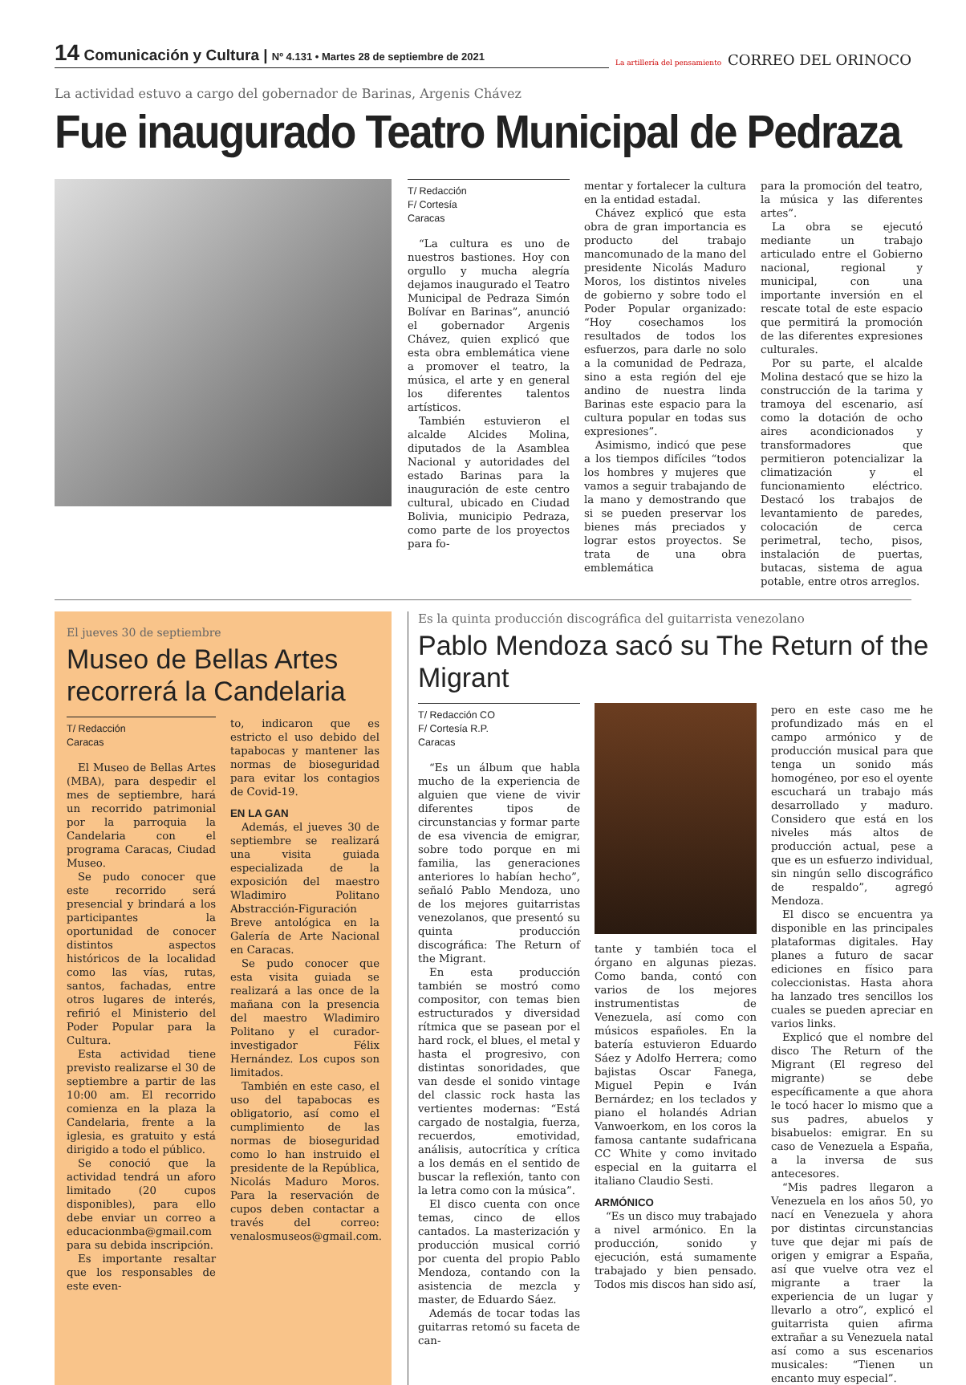14 Comunicación y Cultura | Nº 4.131 • Martes 28 de septiembre de 2021
La artillería del pensamiento CORREO DEL ORINOCO
La actividad estuvo a cargo del gobernador de Barinas, Argenis Chávez
Fue inaugurado Teatro Municipal de Pedraza
T/ Redacción
F/ Cortesía
Caracas
“La cultura es uno de nuestros bastiones. Hoy con orgullo y mucha alegría dejamos inaugurado el Teatro Municipal de Pedraza Simón Bolívar en Barinas”, anunció el gobernador Argenis Chávez, quien explicó que esta obra emblemática viene a promover el teatro, la música, el arte y en general los diferentes talentos artísticos.
También estuvieron el alcalde Alcides Molina, diputados de la Asamblea Nacional y autoridades del estado Barinas para la inauguración de este centro cultural, ubicado en Ciudad Bolivia, municipio Pedraza, como parte de los proyectos para fo-
mentar y fortalecer la cultura en la entidad estadal.
Chávez explicó que esta obra de gran importancia es producto del trabajo mancomunado de la mano del presidente Nicolás Maduro Moros, los distintos niveles de gobierno y sobre todo el Poder Popular organizado: “Hoy cosechamos los resultados de todos los esfuerzos, para darle no solo a la comunidad de Pedraza, sino a esta región del eje andino de nuestra linda Barinas este espacio para la cultura popular en todas sus expresiones”.
Asimismo, indicó que pese a los tiempos difíciles “todos los hombres y mujeres que vamos a seguir trabajando de la mano y demostrando que si se pueden preservar los bienes más preciados y lograr estos proyectos. Se trata de una obra emblemática
para la promoción del teatro, la música y las diferentes artes”.
La obra se ejecutó mediante un trabajo articulado entre el Gobierno nacional, regional y municipal, con una importante inversión en el rescate total de este espacio que permitirá la promoción de las diferentes expresiones culturales.
Por su parte, el alcalde Molina destacó que se hizo la construcción de la tarima y tramoya del escenario, así como la dotación de ocho aires acondicionados y transformadores que permitieron potencializar la climatización y el funcionamiento eléctrico. Destacó los trabajos de levantamiento de paredes, colocación de cerca perimetral, techo, pisos, instalación de puertas, butacas, sistema de agua potable, entre otros arreglos.
El jueves 30 de septiembre
Museo de Bellas Artes recorrerá la Candelaria
T/ Redacción
Caracas
El Museo de Bellas Artes (MBA), para despedir el mes de septiembre, hará un recorrido patrimonial por la parroquia la Candelaria con el programa Caracas, Ciudad Museo.
Se pudo conocer que este recorrido será presencial y brindará a los participantes la oportunidad de conocer distintos aspectos históricos de la localidad como las vías, rutas, santos, fachadas, entre otros lugares de interés, refirió el Ministerio del Poder Popular para la Cultura.
Esta actividad tiene previsto realizarse el 30 de septiembre a partir de las 10:00 am. El recorrido comienza en la plaza la Candelaria, frente a la iglesia, es gratuito y está dirigido a todo el público.
Se conoció que la actividad tendrá un aforo limitado (20 cupos disponibles), para ello debe enviar un correo a educacionmba@gmail.com para su debida inscripción.
Es importante resaltar que los responsables de este even-
to, indicaron que es estricto el uso debido del tapabocas y mantener las normas de bioseguridad para evitar los contagios de Covid-19.
EN LA GAN
Además, el jueves 30 de septiembre se realizará una visita guiada especializada de la exposición del maestro Wladimiro Politano Abstracción-Figuración Breve antológica en la Galería de Arte Nacional en Caracas.
Se pudo conocer que esta visita guiada se realizará a las once de la mañana con la presencia del maestro Wladimiro Politano y el curador-investigador Félix Hernández. Los cupos son limitados.
También en este caso, el uso del tapabocas es obligatorio, así como el cumplimiento de las normas de bioseguridad como lo han instruido el presidente de la República, Nicolás Maduro Moros. Para la reservación de cupos deben contactar a través del correo: venalosmuseos@gmail.com.
Es la quinta producción discográfica del guitarrista venezolano
Pablo Mendoza sacó su The Return of the Migrant
T/ Redacción CO
F/ Cortesía R.P.
Caracas
“Es un álbum que habla mucho de la experiencia de alguien que viene de vivir diferentes tipos de circunstancias y formar parte de esa vivencia de emigrar, sobre todo porque en mi familia, las generaciones anteriores lo habían hecho”, señaló Pablo Mendoza, uno de los mejores guitarristas venezolanos, que presentó su quinta producción discográfica: The Return of the Migrant.
En esta producción también se mostró como compositor, con temas bien estructurados y diversidad rítmica que se pasean por el hard rock, el blues, el metal y hasta el progresivo, con distintas sonoridades, que van desde el sonido vintage del classic rock hasta las vertientes modernas: “Está cargado de nostalgia, fuerza, recuerdos, emotividad, análisis, autocrítica y crítica a los demás en el sentido de buscar la reflexión, tanto con la letra como con la música”.
El disco cuenta con once temas, cinco de ellos cantados. La masterización y producción musical corrió por cuenta del propio Pablo Mendoza, contando con la asistencia de mezcla y master, de Eduardo Sáez.
Además de tocar todas las guitarras retomó su faceta de can-
tante y también toca el órgano en algunas piezas. Como banda, contó con varios de los mejores instrumentistas de Venezuela, así como con músicos españoles. En la batería estuvieron Eduardo Sáez y Adolfo Herrera; como bajistas Oscar Fanega, Miguel Pepin e Iván Bernárdez; en los teclados y piano el holandés Adrian Vanwoerkom, en los coros la famosa cantante sudafricana CC White y como invitado especial en la guitarra el italiano Claudio Sesti.
ARMÓNICO
“Es un disco muy trabajado a nivel armónico. En la producción, sonido y ejecución, está sumamente trabajado y bien pensado. Todos mis discos han sido así,
pero en este caso me he profundizado más en el campo armónico y de producción musical para que tenga un sonido más homogéneo, por eso el oyente escuchará un trabajo más desarrollado y maduro. Considero que está en los niveles más altos de producción actual, pese a que es un esfuerzo individual, sin ningún sello discográfico de respaldo”, agregó Mendoza.
El disco se encuentra ya disponible en las principales plataformas digitales. Hay planes a futuro de sacar ediciones en físico para coleccionistas. Hasta ahora ha lanzado tres sencillos los cuales se pueden apreciar en varios links.
Explicó que el nombre del disco The Return of the Migrant (El regreso del migrante) se debe específicamente a que ahora le tocó hacer lo mismo que a sus padres, abuelos y bisabuelos: emigrar. En su caso de Venezuela a España, a la inversa de sus antecesores.
“Mis padres llegaron a Venezuela en los años 50, yo nací en Venezuela y ahora por distintas circunstancias tuve que dejar mi país de origen y emigrar a España, así que vuelve otra vez el migrante a traer la experiencia de un lugar y llevarlo a otro”, explicó el guitarrista quien afirma extrañar a su Venezuela natal así como a sus escenarios musicales: “Tienen un encanto muy especial”.